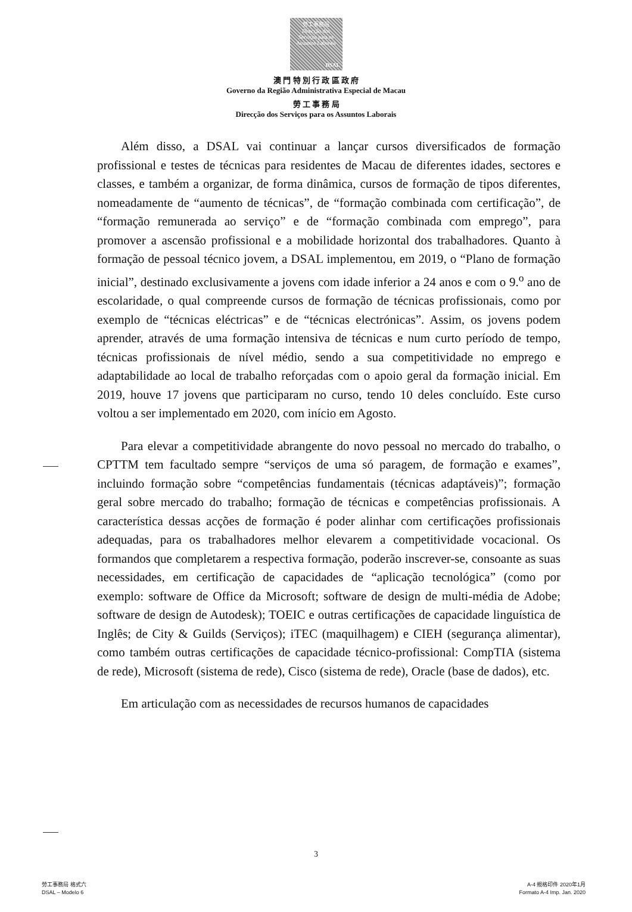勞工事務局
Direcção dos Serviços para os Assuntos Laborais
DSAL
澳 門 特 別 行 政 區 政 府
Governo da Região Administrativa Especial de Macau
勞 工 事 務 局
Direcção dos Serviços para os Assuntos Laborais
Além disso, a DSAL vai continuar a lançar cursos diversificados de formação profissional e testes de técnicas para residentes de Macau de diferentes idades, sectores e classes, e também a organizar, de forma dinâmica, cursos de formação de tipos diferentes, nomeadamente de “aumento de técnicas”, de “formação combinada com certificação”, de “formação remunerada ao serviço” e de “formação combinada com emprego”, para promover a ascensão profissional e a mobilidade horizontal dos trabalhadores. Quanto à formação de pessoal técnico jovem, a DSAL implementou, em 2019, o “Plano de formação inicial”, destinado exclusivamente a jovens com idade inferior a 24 anos e com o 9.<sup>o</sup> ano de escolaridade, o qual compreende cursos de formação de técnicas profissionais, como por exemplo de “técnicas eléctricas” e de “técnicas electrónicas”. Assim, os jovens podem aprender, através de uma formação intensiva de técnicas e num curto período de tempo, técnicas profissionais de nível médio, sendo a sua competitividade no emprego e adaptabilidade ao local de trabalho reforçadas com o apoio geral da formação inicial. Em 2019, houve 17 jovens que participaram no curso, tendo 10 deles concluído. Este curso voltou a ser implementado em 2020, com início em Agosto.
Para elevar a competitividade abrangente do novo pessoal no mercado do trabalho, o CPTTM tem facultado sempre “serviços de uma só paragem, de formação e exames”, incluindo formação sobre “competências fundamentais (técnicas adaptáveis)”; formação geral sobre mercado do trabalho; formação de técnicas e competências profissionais. A característica dessas acções de formação é poder alinhar com certificações profissionais adequadas, para os trabalhadores melhor elevarem a competitividade vocacional. Os formandos que completarem a respectiva formação, poderão inscrever-se, consoante as suas necessidades, em certificação de capacidades de “aplicação tecnológica” (como por exemplo: software de Office da Microsoft; software de design de multi-média de Adobe; software de design de Autodesk); TOEIC e outras certificações de capacidade linguística de Inglês; de City & Guilds (Serviços); iTEC (maquilhagem) e CIEH (segurança alimentar), como também outras certificações de capacidade técnico-profissional: CompTIA (sistema de rede), Microsoft (sistema de rede), Cisco (sistema de rede), Oracle (base de dados), etc.
Em articulação com as necessidades de recursos humanos de capacidades
3
勞工事務局 格式六
DSAL – Modelo 6
A-4 規格印件 2020年1月
Formato A-4 Imp. Jan. 2020